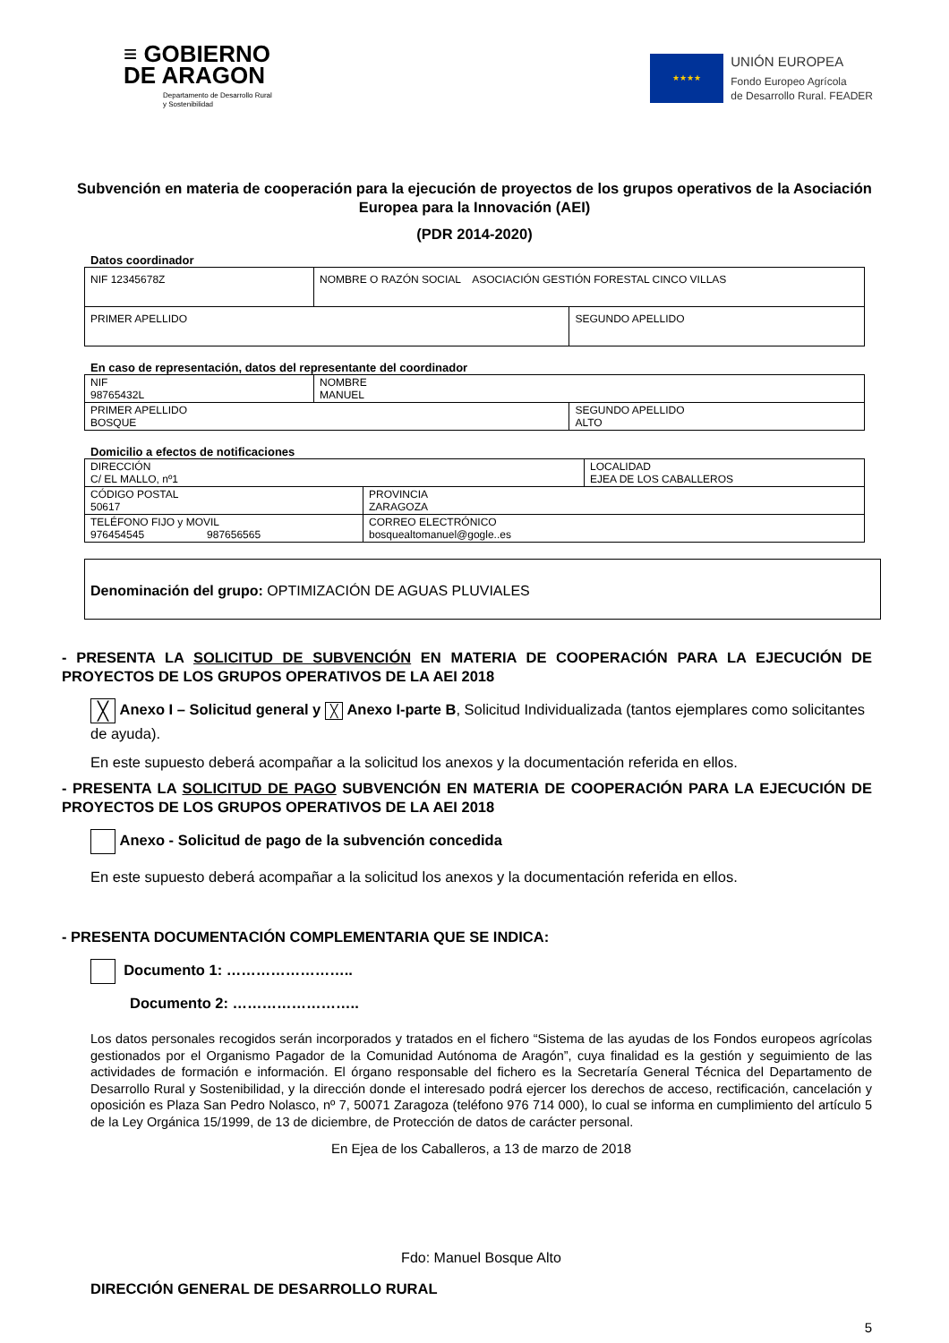≡ GOBIERNO
DE ARAGON
Departamento de Desarrollo Rural
y Sostenibilidad
★★★★
UNIÓN EUROPEA
Fondo Europeo Agrícola
de Desarrollo Rural. FEADER
Subvención en materia de cooperación para la ejecución de proyectos de los grupos operativos de la Asociación Europea para la Innovación (AEI)
(PDR 2014-2020)
Datos coordinador
| NIF 12345678Z | NOMBRE O RAZÓN SOCIAL ASOCIACIÓN GESTIÓN FORESTAL CINCO VILLAS | |
| PRIMER APELLIDO | | SEGUNDO APELLIDO |
En caso de representación, datos del representante del coordinador
| NIF 98765432L | NOMBRE MANUEL | |
| PRIMER APELLIDO BOSQUE | | SEGUNDO APELLIDO ALTO |
Domicilio a efectos de notificaciones
| DIRECCIÓN C/ EL MALLO, nº1 | | LOCALIDAD EJEA DE LOS CABALLEROS |
| CÓDIGO POSTAL 50617 | PROVINCIA ZARAGOZA | |
| TELÉFONO FIJO y MOVIL 976454545 987656565 | CORREO ELECTRÓNICO bosquealtomanuel@gogle..es | |
Denominación del grupo: OPTIMIZACIÓN DE AGUAS PLUVIALES
- PRESENTA LA SOLICITUD DE SUBVENCIÓN EN MATERIA DE COOPERACIÓN PARA LA EJECUCIÓN DE PROYECTOS DE LOS GRUPOS OPERATIVOS DE LA AEI 2018
╳ Anexo I – Solicitud general y ╳ Anexo I-parte B, Solicitud Individualizada (tantos ejemplares como solicitantes de ayuda).
En este supuesto deberá acompañar a la solicitud los anexos y la documentación referida en ellos.
- PRESENTA LA SOLICITUD DE PAGO SUBVENCIÓN EN MATERIA DE COOPERACIÓN PARA LA EJECUCIÓN DE PROYECTOS DE LOS GRUPOS OPERATIVOS DE LA AEI 2018
Anexo - Solicitud de pago de la subvención concedida
En este supuesto deberá acompañar a la solicitud los anexos y la documentación referida en ellos.
- PRESENTA DOCUMENTACIÓN COMPLEMENTARIA QUE SE INDICA:
Documento 1: ……………………..
Documento 2: ……………………..
Los datos personales recogidos serán incorporados y tratados en el fichero “Sistema de las ayudas de los Fondos europeos agrícolas gestionados por el Organismo Pagador de la Comunidad Autónoma de Aragón”, cuya finalidad es la gestión y seguimiento de las actividades de formación e información. El órgano responsable del fichero es la Secretaría General Técnica del Departamento de Desarrollo Rural y Sostenibilidad, y la dirección donde el interesado podrá ejercer los derechos de acceso, rectificación, cancelación y oposición es Plaza San Pedro Nolasco, nº 7, 50071 Zaragoza (teléfono 976 714 000), lo cual se informa en cumplimiento del artículo 5 de la Ley Orgánica 15/1999, de 13 de diciembre, de Protección de datos de carácter personal.
En Ejea de los Caballeros, a 13 de marzo de 2018
Fdo: Manuel Bosque Alto
DIRECCIÓN GENERAL DE DESARROLLO RURAL
5